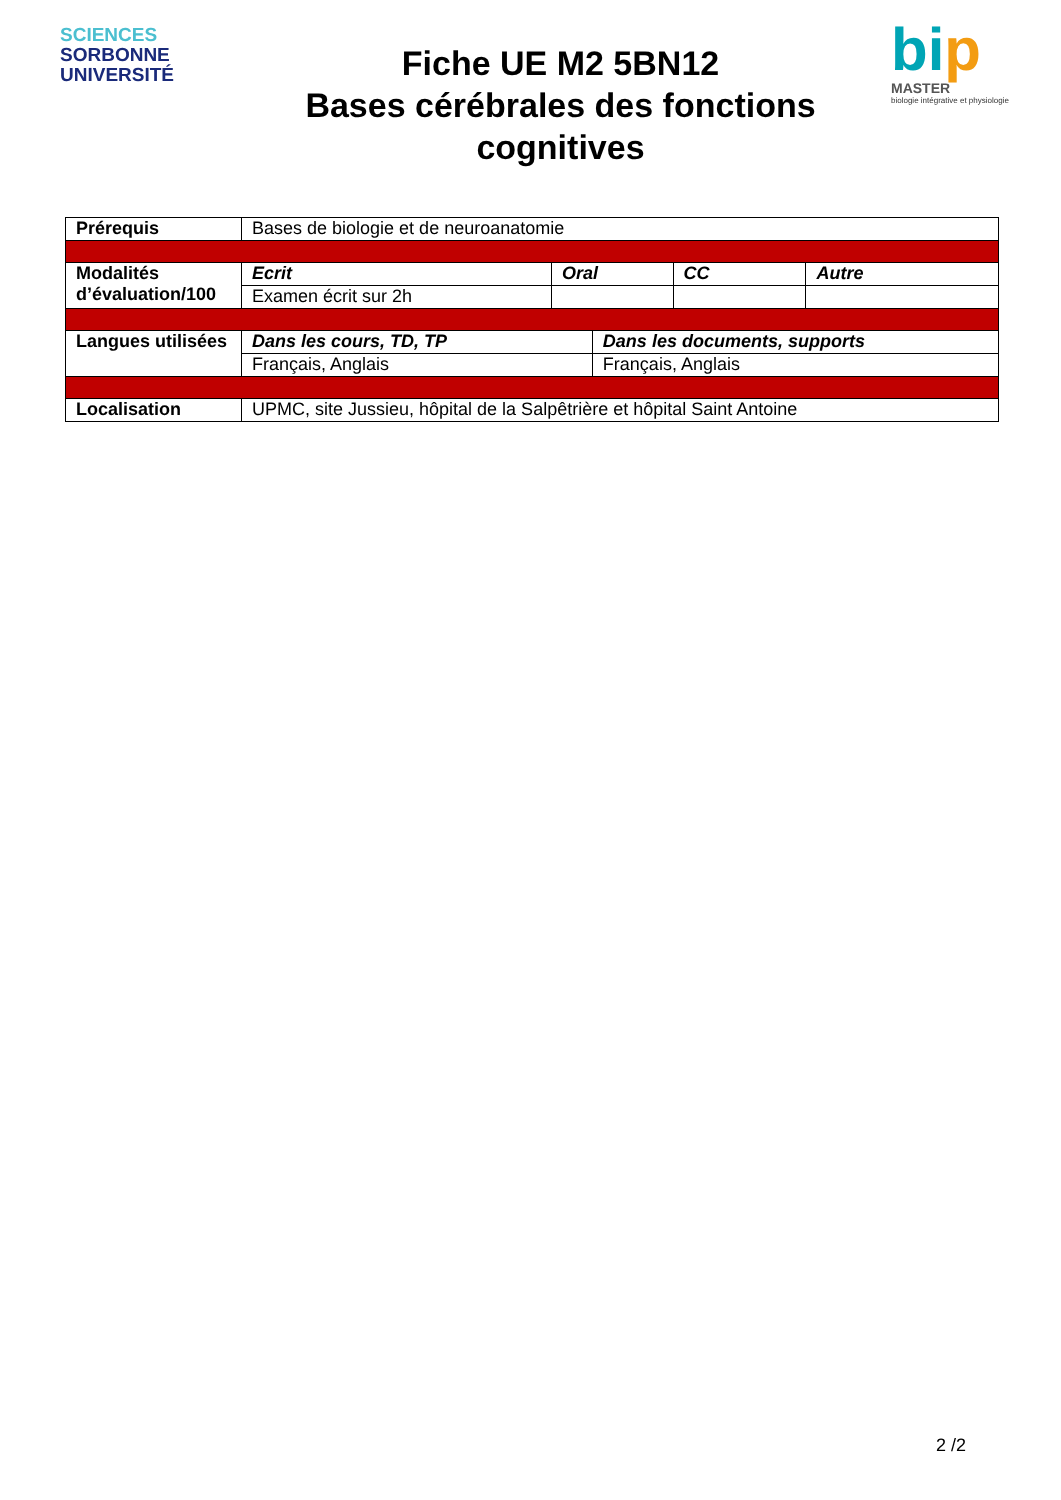SCIENCES
SORBONNE
UNIVERSITÉ
Fiche UE M2 5BN12
Bases cérébrales des fonctions cognitives
bip
MASTER
biologie intégrative et physiologie
| Prérequis | Bases de biologie et de neuroanatomie | | | | |
| Modalités d’évaluation/100 | Ecrit | Oral | | CC | Autre |
| | Examen écrit sur 2h | | | | |
| Langues utilisées | Dans les cours, TD, TP | | Dans les documents, supports | | |
| | Français, Anglais | | Français, Anglais | | |
| Localisation | UPMC, site Jussieu, hôpital de la Salpêtrière et hôpital Saint Antoine | | | | |
2 /2